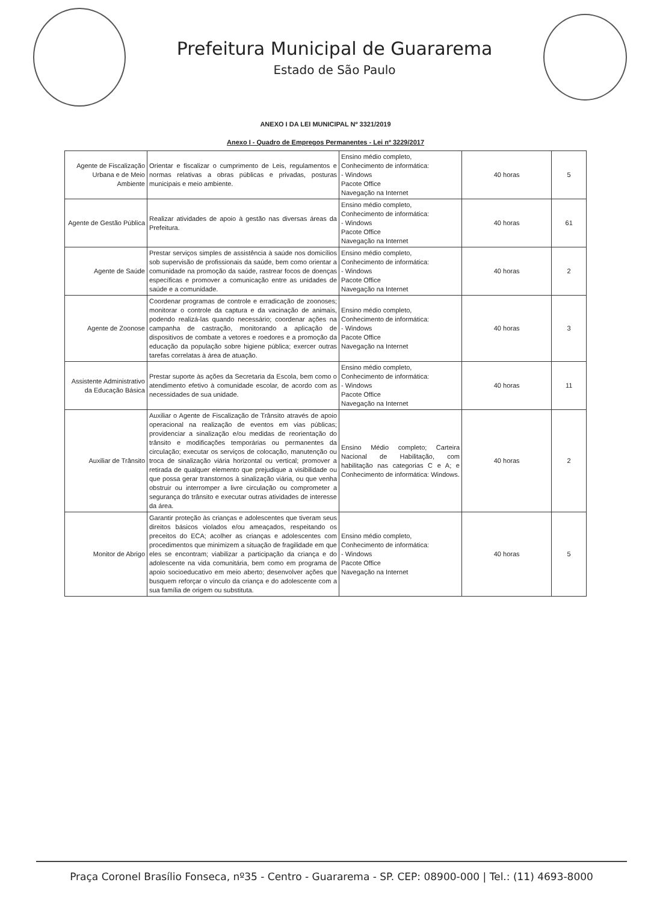Prefeitura Municipal de Guararema
Estado de São Paulo
ANEXO I DA LEI MUNICIPAL Nº 3321/2019
Anexo I - Quadro de Empregos Permanentes - Lei nº 3229/2017
| Agente de Fiscalização Urbana e de Meio Ambiente | Orientar e fiscalizar o cumprimento de Leis, regulamentos e normas relativas a obras públicas e privadas, posturas municipais e meio ambiente. | Ensino médio completo, Conhecimento de informática: - Windows Pacote Office Navegação na Internet | 40 horas | 5 |
| Agente de Gestão Pública | Realizar atividades de apoio à gestão nas diversas áreas da Prefeitura. | Ensino médio completo, Conhecimento de informática: - Windows Pacote Office Navegação na Internet | 40 horas | 61 |
| Agente de Saúde | Prestar serviços simples de assistência à saúde nos domicílios sob supervisão de profissionais da saúde, bem como orientar a comunidade na promoção da saúde, rastrear focos de doenças específicas e promover a comunicação entre as unidades de saúde e a comunidade. | Ensino médio completo, Conhecimento de informática: - Windows Pacote Office Navegação na Internet | 40 horas | 2 |
| Agente de Zoonose | Coordenar programas de controle e erradicação de zoonoses; monitorar o controle da captura e da vacinação de animais, podendo realizá-las quando necessário; coordenar ações na campanha de castração, monitorando a aplicação de dispositivos de combate a vetores e roedores e a promoção da educação da população sobre higiene pública; exercer outras tarefas correlatas à área de atuação. | Ensino médio completo, Conhecimento de informática: - Windows Pacote Office Navegação na Internet | 40 horas | 3 |
| Assistente Administrativo da Educação Básica | Prestar suporte às ações da Secretaria da Escola, bem como o atendimento efetivo à comunidade escolar, de acordo com as necessidades de sua unidade. | Ensino médio completo, Conhecimento de informática: - Windows Pacote Office Navegação na Internet | 40 horas | 11 |
| Auxiliar de Trânsito | Auxiliar o Agente de Fiscalização de Trânsito através de apoio operacional na realização de eventos em vias públicas; providenciar a sinalização e/ou medidas de reorientação do trânsito e modificações temporárias ou permanentes da circulação; executar os serviços de colocação, manutenção ou troca de sinalização viária horizontal ou vertical; promover a retirada de qualquer elemento que prejudique a visibilidade ou que possa gerar transtornos à sinalização viária, ou que venha obstruir ou interromper a livre circulação ou comprometer a segurança do trânsito e executar outras atividades de interesse da área. | Ensino Médio completo; Carteira Nacional de Habilitação, com habilitação nas categorias C e A; e Conhecimento de informática: Windows. | 40 horas | 2 |
| Monitor de Abrigo | Garantir proteção às crianças e adolescentes que tiveram seus direitos básicos violados e/ou ameaçados, respeitando os preceitos do ECA; acolher as crianças e adolescentes com procedimentos que minimizem a situação de fragilidade em que eles se encontram; viabilizar a participação da criança e do adolescente na vida comunitária, bem como em programa de apoio socioeducativo em meio aberto; desenvolver ações que busquem reforçar o vínculo da criança e do adolescente com a sua família de origem ou substituta. | Ensino médio completo, Conhecimento de informática: - Windows Pacote Office Navegação na Internet | 40 horas | 5 |
Praça Coronel Brasílio Fonseca, nº35 - Centro - Guararema - SP. CEP: 08900-000 | Tel.: (11) 4693-8000